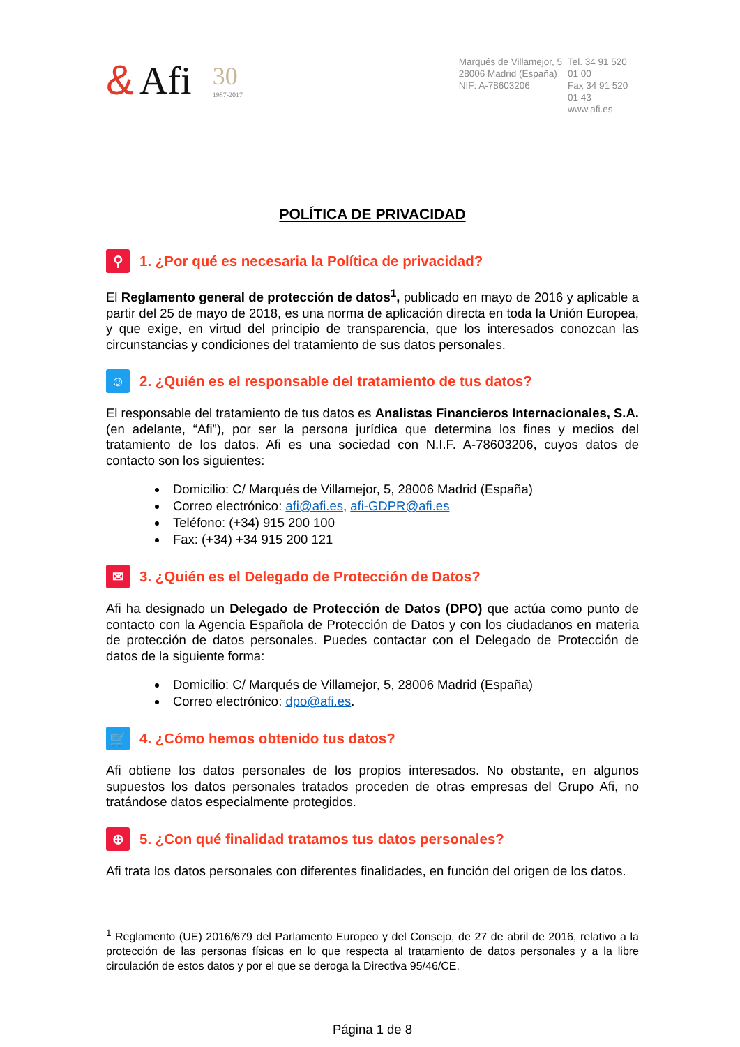& Afi 30
1987-2017
Marqués de Villamejor, 5
28006 Madrid (España)
NIF: A-78603206
Tel. 34 91 520 01 00
Fax 34 91 520 01 43
www.afi.es
POLÍTICA DE PRIVACIDAD
⚲ 1. ¿Por qué es necesaria la Política de privacidad?
El Reglamento general de protección de datos<sup>1</sup>, publicado en mayo de 2016 y aplicable a partir del 25 de mayo de 2018, es una norma de aplicación directa en toda la Unión Europea, y que exige, en virtud del principio de transparencia, que los interesados conozcan las circunstancias y condiciones del tratamiento de sus datos personales.
☺ 2. ¿Quién es el responsable del tratamiento de tus datos?
El responsable del tratamiento de tus datos es Analistas Financieros Internacionales, S.A. (en adelante, “Afi”), por ser la persona jurídica que determina los fines y medios del tratamiento de los datos. Afi es una sociedad con N.I.F. A-78603206, cuyos datos de contacto son los siguientes:
Domicilio: C/ Marqués de Villamejor, 5, 28006 Madrid (España)
Correo electrónico: afi@afi.es, afi-GDPR@afi.es
Teléfono: (+34) 915 200 100
Fax: (+34) +34 915 200 121
✉ 3. ¿Quién es el Delegado de Protección de Datos?
Afi ha designado un Delegado de Protección de Datos (DPO) que actúa como punto de contacto con la Agencia Española de Protección de Datos y con los ciudadanos en materia de protección de datos personales. Puedes contactar con el Delegado de Protección de datos de la siguiente forma:
Domicilio: C/ Marqués de Villamejor, 5, 28006 Madrid (España)
Correo electrónico: dpo@afi.es.
🛒 4. ¿Cómo hemos obtenido tus datos?
Afi obtiene los datos personales de los propios interesados. No obstante, en algunos supuestos los datos personales tratados proceden de otras empresas del Grupo Afi, no tratándose datos especialmente protegidos.
⊕ 5. ¿Con qué finalidad tratamos tus datos personales?
Afi trata los datos personales con diferentes finalidades, en función del origen de los datos.
<sup>1</sup> Reglamento (UE) 2016/679 del Parlamento Europeo y del Consejo, de 27 de abril de 2016, relativo a la protección de las personas físicas en lo que respecta al tratamiento de datos personales y a la libre circulación de estos datos y por el que se deroga la Directiva 95/46/CE.
Página 1 de 8